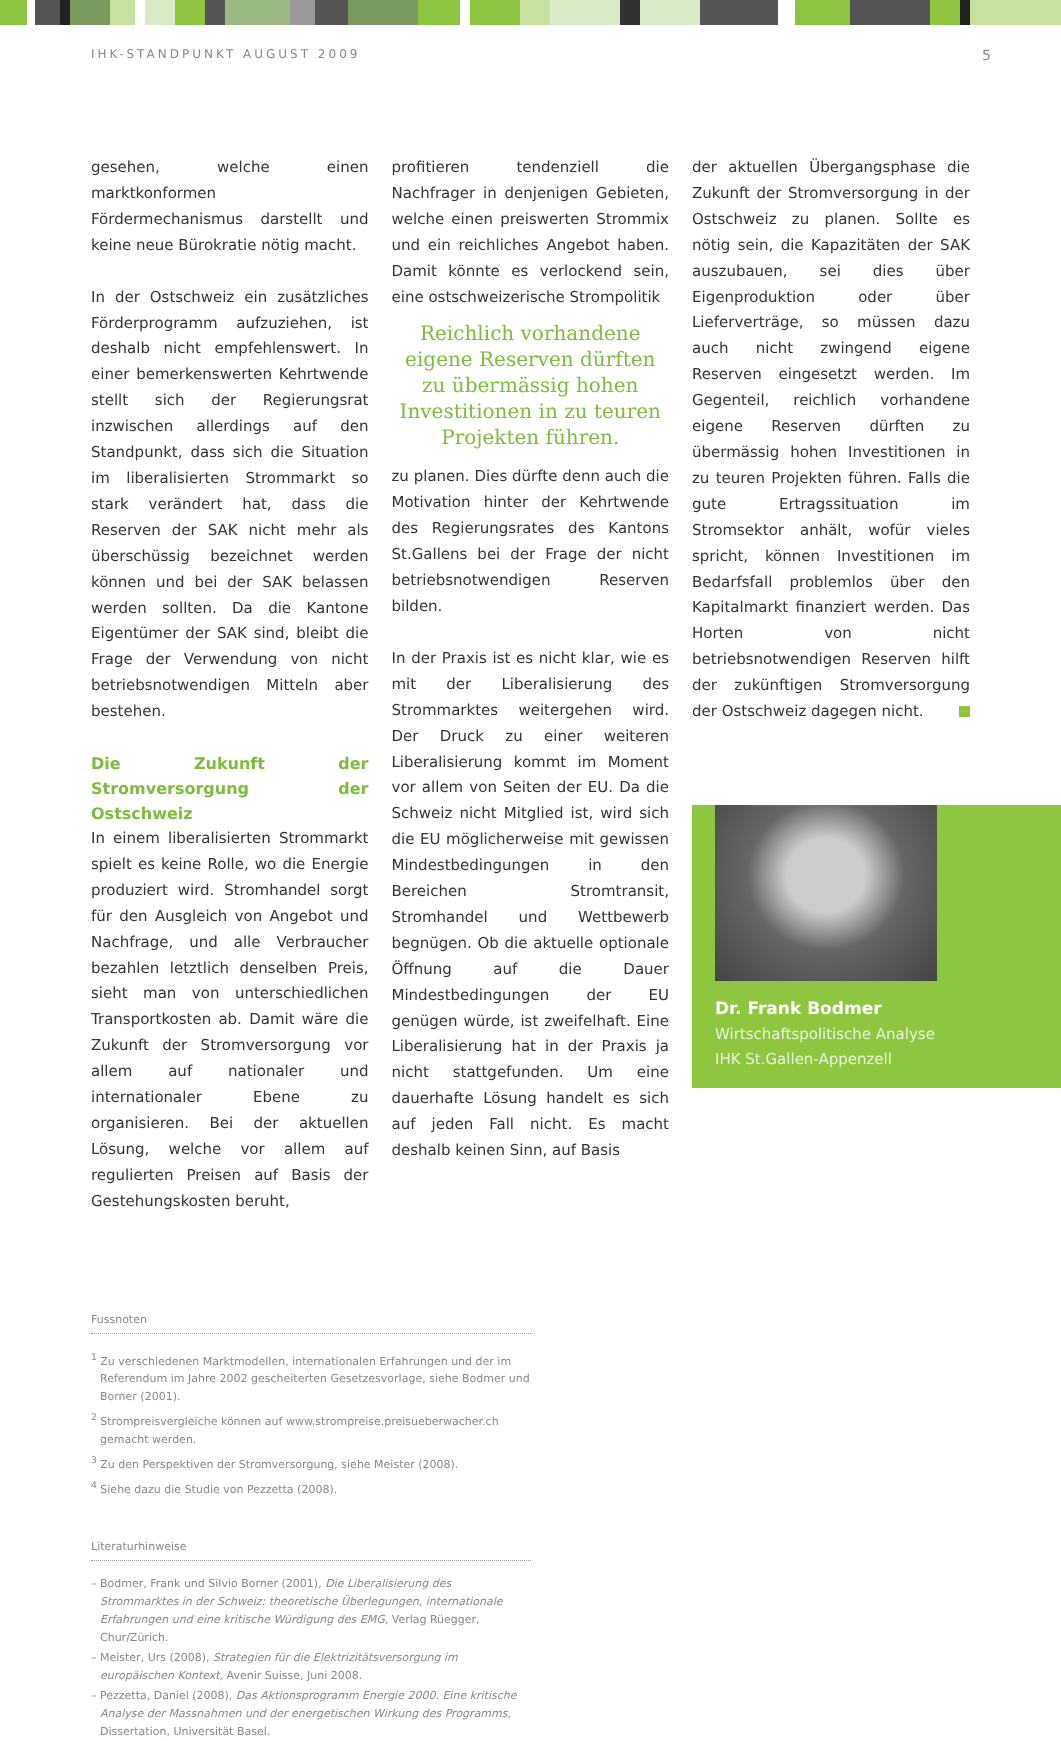IHK-STANDPUNKT AUGUST 2009 5
gesehen, welche einen marktkonformen Fördermechanismus darstellt und keine neue Bürokratie nötig macht.
In der Ostschweiz ein zusätzliches Förderprogramm aufzuziehen, ist deshalb nicht empfehlenswert. In einer bemerkenswerten Kehrtwende stellt sich der Regierungsrat inzwischen allerdings auf den Standpunkt, dass sich die Situation im liberalisierten Strommarkt so stark verändert hat, dass die Reserven der SAK nicht mehr als überschüssig bezeichnet werden können und bei der SAK belassen werden sollten. Da die Kantone Eigentümer der SAK sind, bleibt die Frage der Verwendung von nicht betriebsnotwendigen Mitteln aber bestehen.
Die Zukunft der Stromversorgung der Ostschweiz
In einem liberalisierten Strommarkt spielt es keine Rolle, wo die Energie produziert wird. Stromhandel sorgt für den Ausgleich von Angebot und Nachfrage, und alle Verbraucher bezahlen letztlich denselben Preis, sieht man von unterschiedlichen Transportkosten ab. Damit wäre die Zukunft der Stromversorgung vor allem auf nationaler und internationaler Ebene zu organisieren. Bei der aktuellen Lösung, welche vor allem auf regulierten Preisen auf Basis der Gestehungskosten beruht,
profitieren tendenziell die Nachfrager in denjenigen Gebieten, welche einen preiswerten Strommix und ein reichliches Angebot haben. Damit könnte es verlockend sein, eine ostschweizerische Strompolitik
Reichlich vorhandene eigene Reserven dürften zu übermässig hohen Investitionen in zu teuren Projekten führen.
zu planen. Dies dürfte denn auch die Motivation hinter der Kehrtwende des Regierungsrates des Kantons St.Gallens bei der Frage der nicht betriebsnotwendigen Reserven bilden.
In der Praxis ist es nicht klar, wie es mit der Liberalisierung des Strommarktes weitergehen wird. Der Druck zu einer weiteren Liberalisierung kommt im Moment vor allem von Seiten der EU. Da die Schweiz nicht Mitglied ist, wird sich die EU möglicherweise mit gewissen Mindestbedingungen in den Bereichen Stromtransit, Stromhandel und Wettbewerb begnügen. Ob die aktuelle optionale Öffnung auf die Dauer Mindestbedingungen der EU genügen würde, ist zweifelhaft. Eine Liberalisierung hat in der Praxis ja nicht stattgefunden. Um eine dauerhafte Lösung handelt es sich auf jeden Fall nicht. Es macht deshalb keinen Sinn, auf Basis
der aktuellen Übergangsphase die Zukunft der Stromversorgung in der Ostschweiz zu planen. Sollte es nötig sein, die Kapazitäten der SAK auszubauen, sei dies über Eigenproduktion oder über Lieferverträge, so müssen dazu auch nicht zwingend eigene Reserven eingesetzt werden. Im Gegenteil, reichlich vorhandene eigene Reserven dürften zu übermässig hohen Investitionen in zu teuren Projekten führen. Falls die gute Ertragssituation im Stromsektor anhält, wofür vieles spricht, können Investitionen im Bedarfsfall problemlos über den Kapitalmarkt finanziert werden. Das Horten von nicht betriebsnotwendigen Reserven hilft der zukünftigen Stromversorgung der Ostschweiz dagegen nicht.
Dr. Frank Bodmer
Wirtschaftspolitische Analyse
IHK St.Gallen-Appenzell
Fussnoten
<sup>1</sup> Zu verschiedenen Marktmodellen, internationalen Erfahrungen und der im Referendum im Jahre 2002 gescheiterten Gesetzesvorlage, siehe Bodmer und Borner (2001).
<sup>2</sup> Strompreisvergleiche können auf www.strompreise.preisueberwacher.ch gemacht werden.
<sup>3</sup> Zu den Perspektiven der Stromversorgung, siehe Meister (2008).
<sup>4</sup> Siehe dazu die Studie von Pezzetta (2008).
Literaturhinweise
– Bodmer, Frank und Silvio Borner (2001), Die Liberalisierung des Strommarktes in der Schweiz: theoretische Überlegungen, internationale Erfahrungen und eine kritische Würdigung des EMG, Verlag Rüegger, Chur/Zürich.
– Meister, Urs (2008), Strategien für die Elektrizitätsversorgung im europäischen Kontext, Avenir Suisse, Juni 2008.
– Pezzetta, Daniel (2008), Das Aktionsprogramm Energie 2000. Eine kritische Analyse der Massnahmen und der energetischen Wirkung des Programms, Dissertation, Universität Basel.